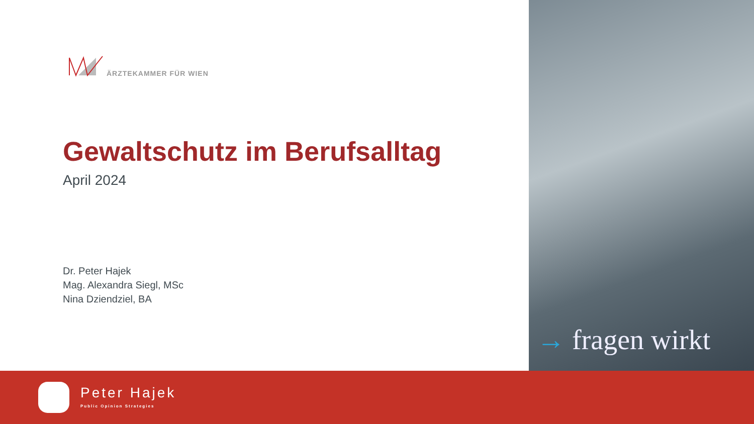ÄRZTEKAMMER FÜR WIEN
Gewaltschutz im Berufsalltag
April 2024
Dr. Peter Hajek
Mag. Alexandra Siegl, MSc
Nina Dziendziel, BA
→ fragen wirkt
Peter Hajek
Public Opinion Strategies